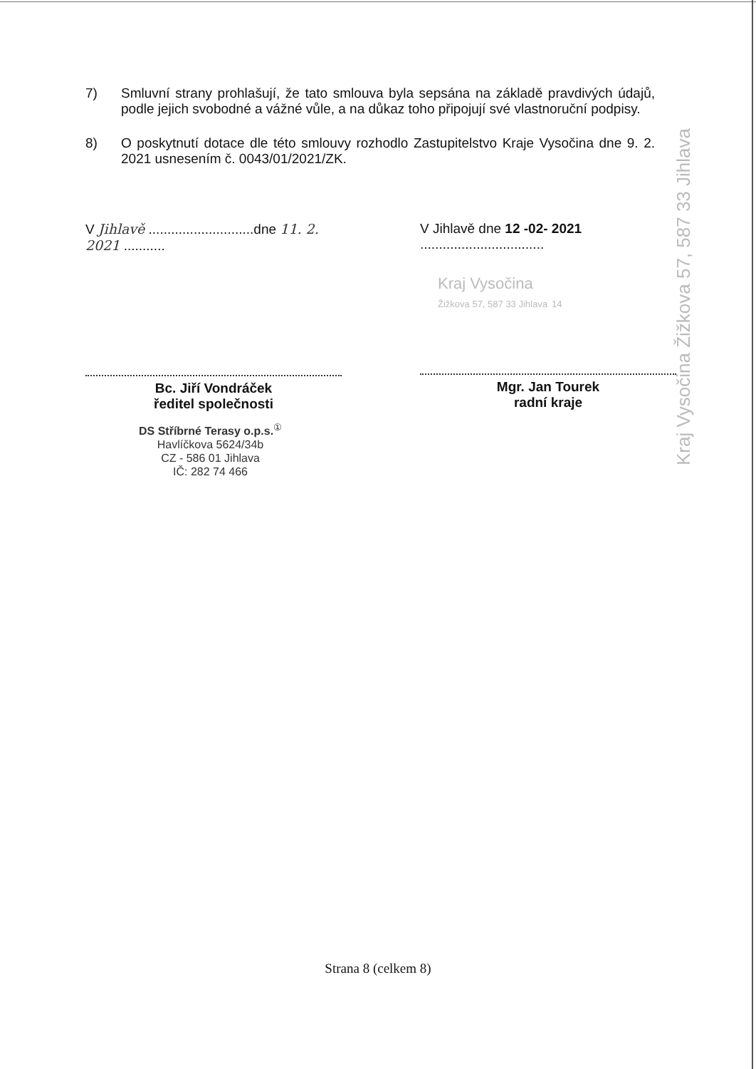7) Smluvní strany prohlašují, že tato smlouva byla sepsána na základě pravdivých údajů, podle jejich svobodné a vážné vůle, a na důkaz toho připojují své vlastnoruční podpisy.
8) O poskytnutí dotace dle této smlouvy rozhodlo Zastupitelstvo Kraje Vysočina dne 9. 2. 2021 usnesením č. 0043/01/2021/ZK.
Kraj Vysočina Žižkova 57, 587 33 Jihlava
V Jihlavě ............................dne 11. 2. 2021 ...........
Bc. Jiří Vondráček
ředitel společnosti
V Jihlavě dne 12 -02- 2021 .................................
Mgr. Jan Tourek
radní kraje
Kraj Vysočina
Žižkova 57, 587 33 Jihlava 14
DS Stříbrné Terasy o.p.s.<sup>①</sup>
Havlíčkova 5624/34b
CZ - 586 01 Jihlava
IČ: 282 74 466
Strana 8 (celkem 8)